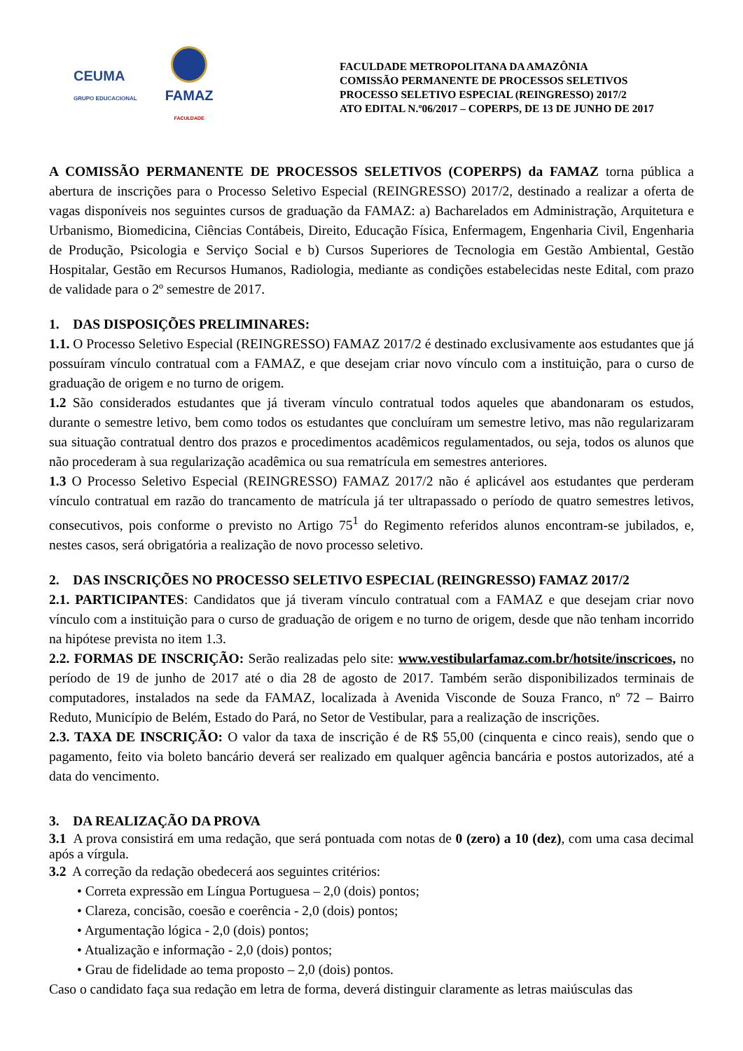CEUMA
GRUPO EDUCACIONAL
FAMAZ
FACULDADE
FACULDADE METROPOLITANA DA AMAZÔNIA
COMISSÃO PERMANENTE DE PROCESSOS SELETIVOS
PROCESSO SELETIVO ESPECIAL (REINGRESSO) 2017/2
ATO EDITAL N.º06/2017 – COPERPS, DE 13 DE JUNHO DE 2017
A COMISSÃO PERMANENTE DE PROCESSOS SELETIVOS (COPERPS) da FAMAZ torna pública a abertura de inscrições para o Processo Seletivo Especial (REINGRESSO) 2017/2, destinado a realizar a oferta de vagas disponíveis nos seguintes cursos de graduação da FAMAZ: a) Bacharelados em Administração, Arquitetura e Urbanismo, Biomedicina, Ciências Contábeis, Direito, Educação Física, Enfermagem, Engenharia Civil, Engenharia de Produção, Psicologia e Serviço Social e b) Cursos Superiores de Tecnologia em Gestão Ambiental, Gestão Hospitalar, Gestão em Recursos Humanos, Radiologia, mediante as condições estabelecidas neste Edital, com prazo de validade para o 2º semestre de 2017.
1. DAS DISPOSIÇÕES PRELIMINARES:
1.1. O Processo Seletivo Especial (REINGRESSO) FAMAZ 2017/2 é destinado exclusivamente aos estudantes que já possuíram vínculo contratual com a FAMAZ, e que desejam criar novo vínculo com a instituição, para o curso de graduação de origem e no turno de origem.
1.2 São considerados estudantes que já tiveram vínculo contratual todos aqueles que abandonaram os estudos, durante o semestre letivo, bem como todos os estudantes que concluíram um semestre letivo, mas não regularizaram sua situação contratual dentro dos prazos e procedimentos acadêmicos regulamentados, ou seja, todos os alunos que não procederam à sua regularização acadêmica ou sua rematrícula em semestres anteriores.
1.3 O Processo Seletivo Especial (REINGRESSO) FAMAZ 2017/2 não é aplicável aos estudantes que perderam vínculo contratual em razão do trancamento de matrícula já ter ultrapassado o período de quatro semestres letivos, consecutivos, pois conforme o previsto no Artigo 75<sup>1</sup> do Regimento referidos alunos encontram-se jubilados, e, nestes casos, será obrigatória a realização de novo processo seletivo.
2. DAS INSCRIÇÕES NO PROCESSO SELETIVO ESPECIAL (REINGRESSO) FAMAZ 2017/2
2.1. PARTICIPANTES: Candidatos que já tiveram vínculo contratual com a FAMAZ e que desejam criar novo vínculo com a instituição para o curso de graduação de origem e no turno de origem, desde que não tenham incorrido na hipótese prevista no item 1.3.
2.2. FORMAS DE INSCRIÇÃO: Serão realizadas pelo site: www.vestibularfamaz.com.br/hotsite/inscricoes, no período de 19 de junho de 2017 até o dia 28 de agosto de 2017. Também serão disponibilizados terminais de computadores, instalados na sede da FAMAZ, localizada à Avenida Visconde de Souza Franco, nº 72 – Bairro Reduto, Município de Belém, Estado do Pará, no Setor de Vestibular, para a realização de inscrições.
2.3. TAXA DE INSCRIÇÃO: O valor da taxa de inscrição é de R$ 55,00 (cinquenta e cinco reais), sendo que o pagamento, feito via boleto bancário deverá ser realizado em qualquer agência bancária e postos autorizados, até a data do vencimento.
3. DA REALIZAÇÃO DA PROVA
3.1 A prova consistirá em uma redação, que será pontuada com notas de 0 (zero) a 10 (dez), com uma casa decimal após a vírgula.
3.2 A correção da redação obedecerá aos seguintes critérios:
• Correta expressão em Língua Portuguesa – 2,0 (dois) pontos;
• Clareza, concisão, coesão e coerência - 2,0 (dois) pontos;
• Argumentação lógica - 2,0 (dois) pontos;
• Atualização e informação - 2,0 (dois) pontos;
• Grau de fidelidade ao tema proposto – 2,0 (dois) pontos.
Caso o candidato faça sua redação em letra de forma, deverá distinguir claramente as letras maiúsculas das